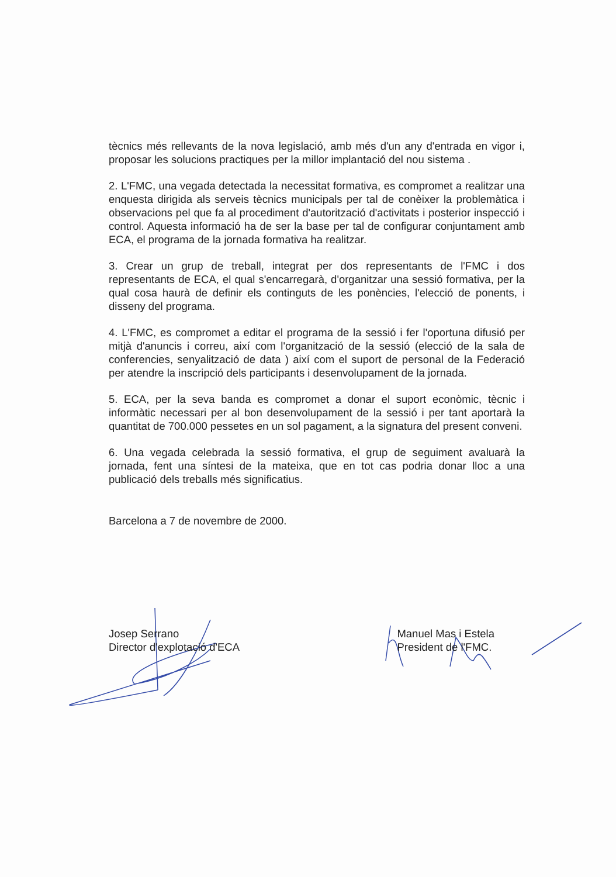tècnics més rellevants de la nova legislació, amb més d'un any d'entrada en vigor i, proposar les solucions practiques per la millor implantació del nou sistema .
2. L'FMC, una vegada detectada la necessitat formativa, es compromet a realitzar una enquesta dirigida als serveis tècnics municipals per tal de conèixer la problemàtica i observacions pel que fa al procediment d'autorització d'activitats i posterior inspecció i control. Aquesta informació ha de ser la base per tal de configurar conjuntament amb ECA, el programa de la jornada formativa ha realitzar.
3. Crear un grup de treball, integrat per dos representants de l'FMC i dos representants de ECA, el qual s'encarregarà, d'organitzar una sessió formativa, per la qual cosa haurà de definir els continguts de les ponències, l'elecció de ponents, i disseny del programa.
4. L'FMC, es compromet a editar el programa de la sessió i fer l'oportuna difusió per mitjà d'anuncis i correu, així com l'organització de la sessió (elecció de la sala de conferencies, senyalització de data ) així com el suport de personal de la Federació per atendre la inscripció dels participants i desenvolupament de la jornada.
5. ECA, per la seva banda es compromet a donar el suport econòmic, tècnic i informàtic necessari per al bon desenvolupament de la sessió i per tant aportarà la quantitat de 700.000 pessetes en un sol pagament, a la signatura del present conveni.
6. Una vegada celebrada la sessió formativa, el grup de seguiment avaluarà la jornada, fent una síntesi de la mateixa, que en tot cas podria donar lloc a una publicació dels treballs més significatius.
Barcelona a 7 de novembre de 2000.
Josep Serrano
Director d'explotació d'ECA
Manuel Mas i Estela
President de l'FMC.